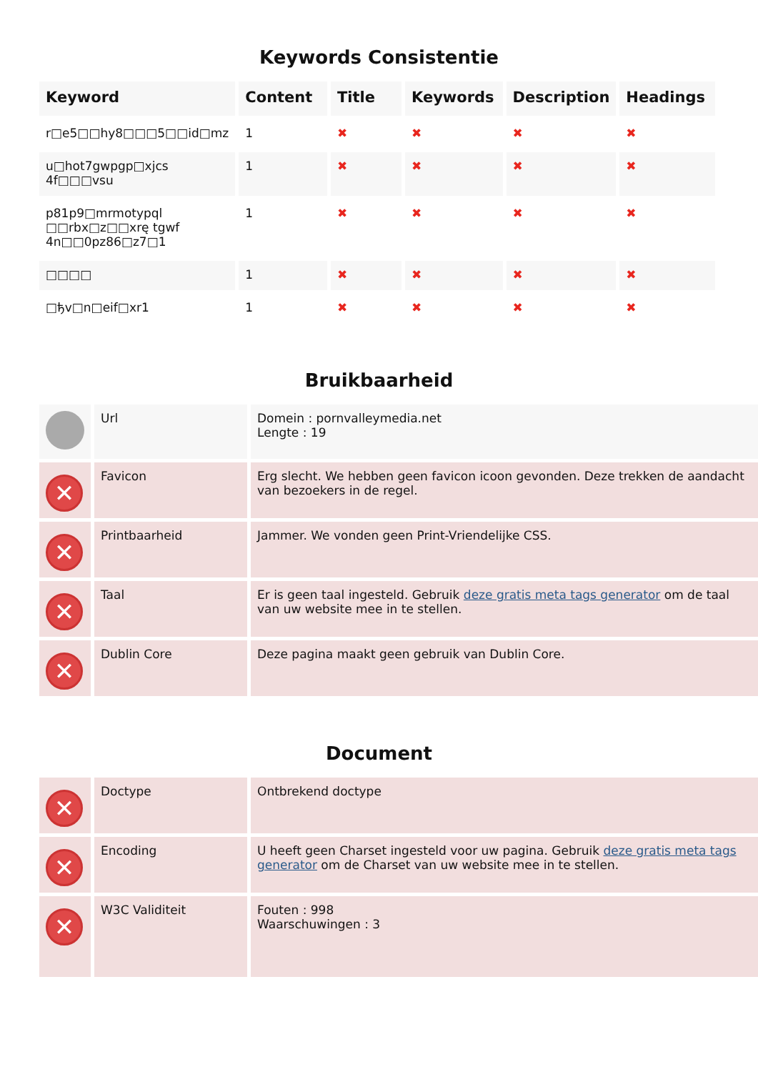Keywords Consistentie
| Keyword | Content | Title | Keywords | Description | Headings |
| --- | --- | --- | --- | --- | --- |
| r□e5□□hy8□□□5□□id□mz | 1 | ✖ | ✖ | ✖ | ✖ |
| u□hot7gwpgp□xjcs 4f□□□vsu | 1 | ✖ | ✖ | ✖ | ✖ |
| p81p9□mrmotypql □□rbx□z□□xrę tgwf 4n□□0pz86□z7□1 | 1 | ✖ | ✖ | ✖ | ✖ |
| □□□□ | 1 | ✖ | ✖ | ✖ | ✖ |
| □ђv□n□eif□xr1 | 1 | ✖ | ✖ | ✖ | ✖ |
Bruikbaarheid
| | Url | Domein : pornvalleymedia.net Lengte : 19 |
| ✕ | Favicon | Erg slecht. We hebben geen favicon icoon gevonden. Deze trekken de aandacht van bezoekers in de regel. |
| ✕ | Printbaarheid | Jammer. We vonden geen Print-Vriendelijke CSS. |
| ✕ | Taal | Er is geen taal ingesteld. Gebruik deze gratis meta tags generator om de taal van uw website mee in te stellen. |
| ✕ | Dublin Core | Deze pagina maakt geen gebruik van Dublin Core. |
Document
| ✕ | Doctype | Ontbrekend doctype |
| ✕ | Encoding | U heeft geen Charset ingesteld voor uw pagina. Gebruik deze gratis meta tags generator om de Charset van uw website mee in te stellen. |
| ✕ | W3C Validiteit | Fouten : 998 Waarschuwingen : 3 |